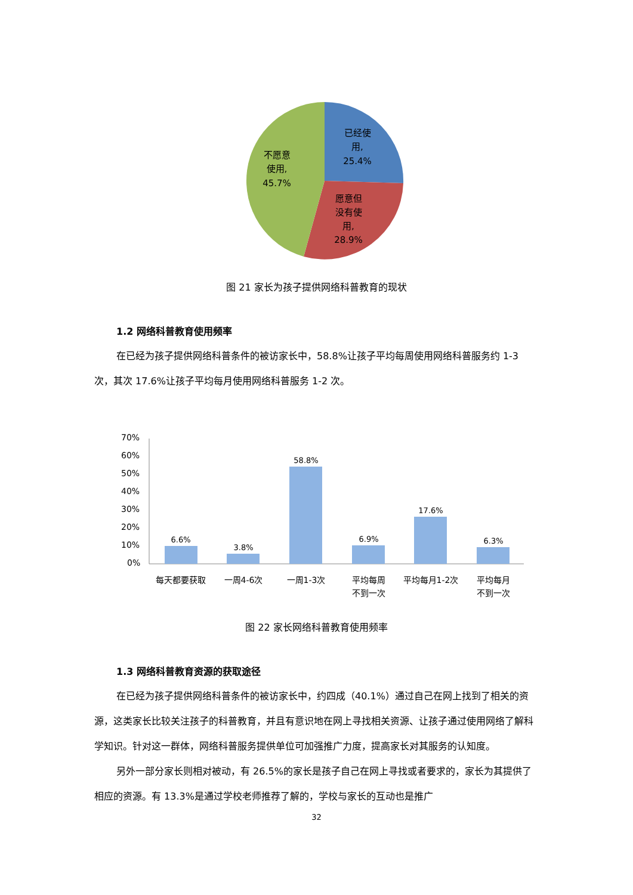已经使
用,
25.4%
愿意但
没有使
用,
28.9%
不愿意
使用,
45.7%
图 21 家长为孩子提供网络科普教育的现状
1.2 网络科普教育使用频率
在已经为孩子提供网络科普条件的被访家长中，58.8%让孩子平均每周使用网络科普服务约 1-3 次，其次 17.6%让孩子平均每月使用网络科普服务 1-2 次。
70%
60%
50%
40%
30%
20%
10%
0%
6.6%
3.8%
58.8%
6.9%
17.6%
6.3%
每天都要获取
一周4-6次
一周1-3次
平均每周
不到一次
平均每月1-2次
平均每月
不到一次
图 22 家长网络科普教育使用频率
1.3 网络科普教育资源的获取途径
在已经为孩子提供网络科普条件的被访家长中，约四成（40.1%）通过自己在网上找到了相关的资源，这类家长比较关注孩子的科普教育，并且有意识地在网上寻找相关资源、让孩子通过使用网络了解科学知识。针对这一群体，网络科普服务提供单位可加强推广力度，提高家长对其服务的认知度。
另外一部分家长则相对被动，有 26.5%的家长是孩子自己在网上寻找或者要求的，家长为其提供了相应的资源。有 13.3%是通过学校老师推荐了解的，学校与家长的互动也是推广
32